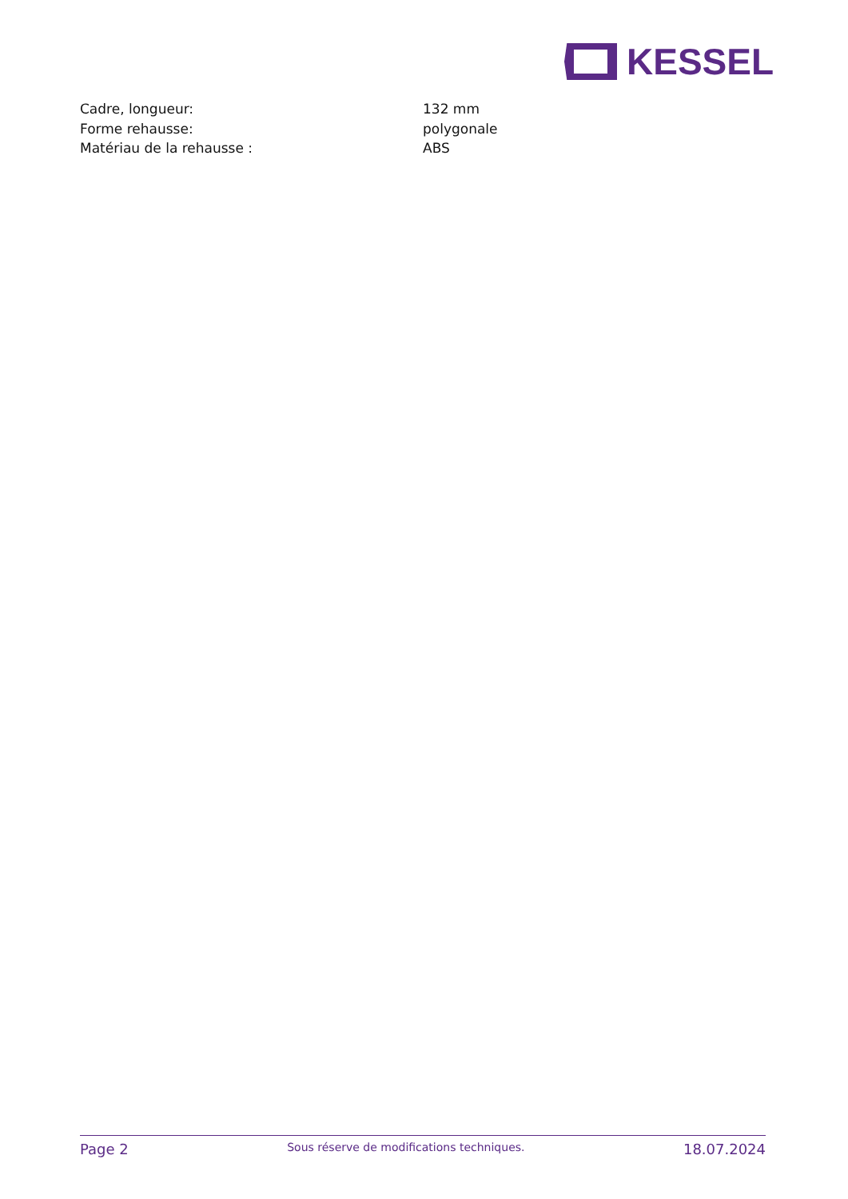KESSEL
| Cadre, longueur: | 132 mm |
| Forme rehausse: | polygonale |
| Matériau de la rehausse : | ABS |
Page 2 Sous réserve de modifications techniques. 18.07.2024